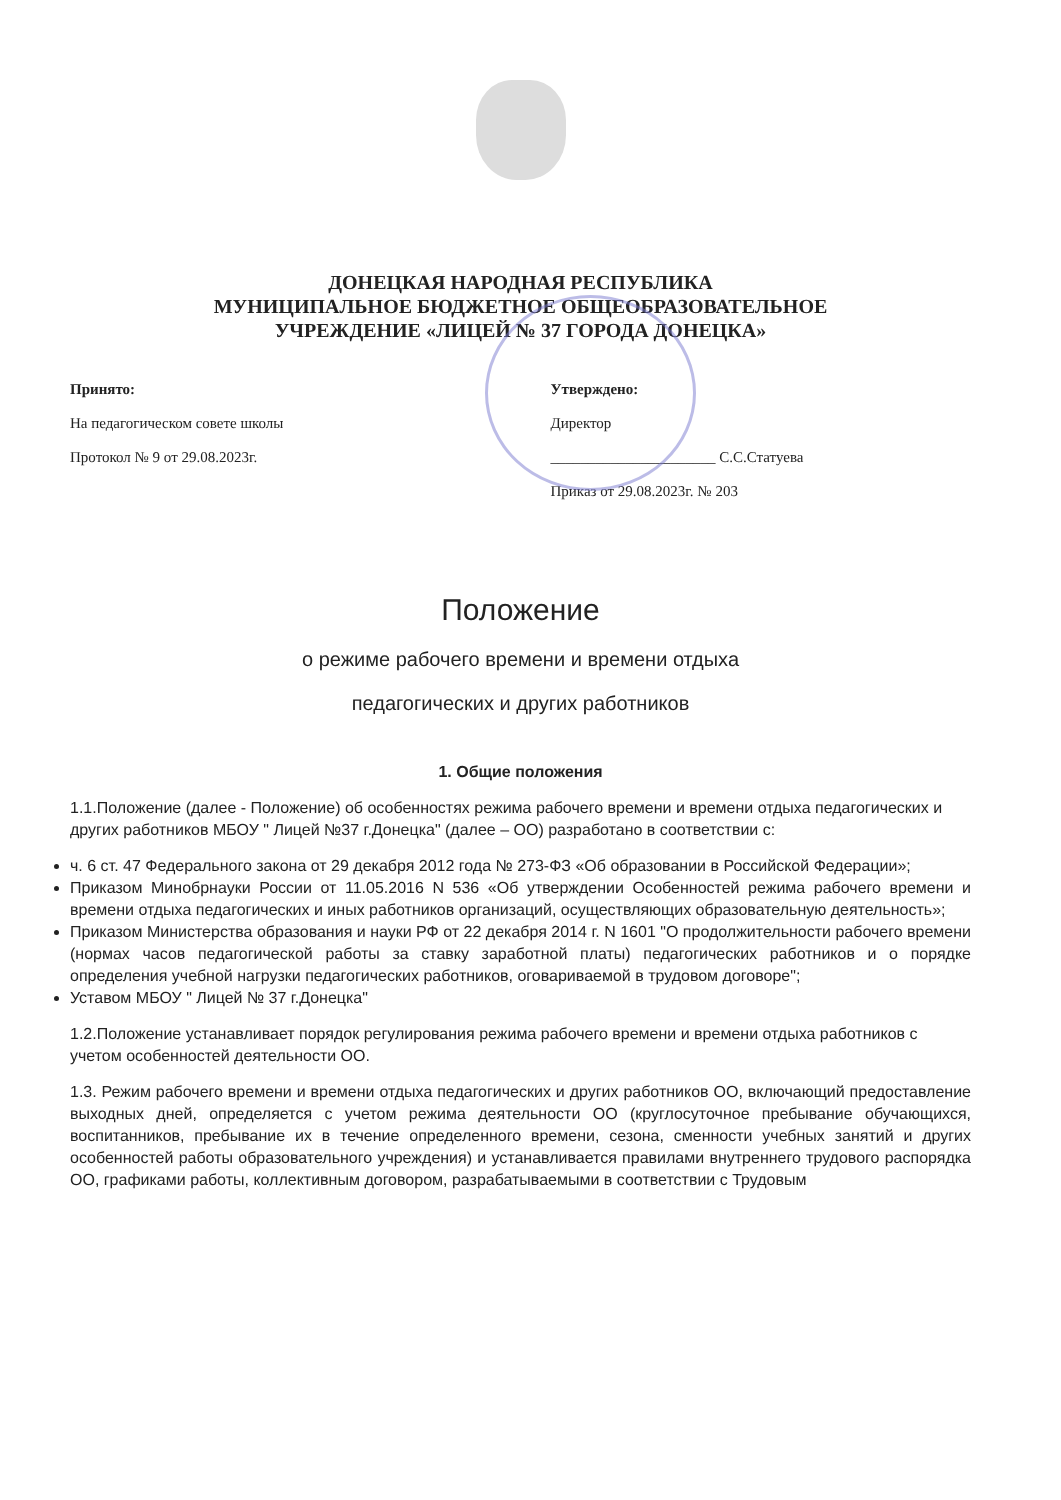ДОНЕЦКАЯ НАРОДНАЯ РЕСПУБЛИКА
МУНИЦИПАЛЬНОЕ БЮДЖЕТНОЕ ОБЩЕОБРАЗОВАТЕЛЬНОЕ
УЧРЕЖДЕНИЕ «ЛИЦЕЙ № 37 ГОРОДА ДОНЕЦКА»
Принято:
На педагогическом совете школы
Протокол № 9 от 29.08.2023г.
Утверждено:
Директор
______________________ С.С.Статуева
Приказ от 29.08.2023г. № 203
Положение
о режиме рабочего времени и времени отдыха
педагогических и других работников
1. Общие положения
1.1.Положение (далее - Положение) об особенностях режима рабочего времени и времени отдыха педагогических и других работников МБОУ " Лицей №37 г.Донецка" (далее – ОО) разработано в соответствии с:
ч. 6 ст. 47 Федерального закона от 29 декабря 2012 года № 273-ФЗ «Об образовании в Российской Федерации»;
Приказом Минобрнауки России от 11.05.2016 N 536 «Об утверждении Особенностей режима рабочего времени и времени отдыха педагогических и иных работников организаций, осуществляющих образовательную деятельность»;
Приказом Министерства образования и науки РФ от 22 декабря 2014 г. N 1601 "О продолжительности рабочего времени (нормах часов педагогической работы за ставку заработной платы) педагогических работников и о порядке определения учебной нагрузки педагогических работников, оговариваемой в трудовом договоре";
Уставом МБОУ " Лицей № 37 г.Донецка"
1.2.Положение устанавливает порядок регулирования режима рабочего времени и времени отдыха работников с учетом особенностей деятельности ОО.
1.3. Режим рабочего времени и времени отдыха педагогических и других работников ОО, включающий предоставление выходных дней, определяется с учетом режима деятельности ОО (круглосуточное пребывание обучающихся, воспитанников, пребывание их в течение определенного времени, сезона, сменности учебных занятий и других особенностей работы образовательного учреждения) и устанавливается правилами внутреннего трудового распорядка ОО, графиками работы, коллективным договором, разрабатываемыми в соответствии с Трудовым